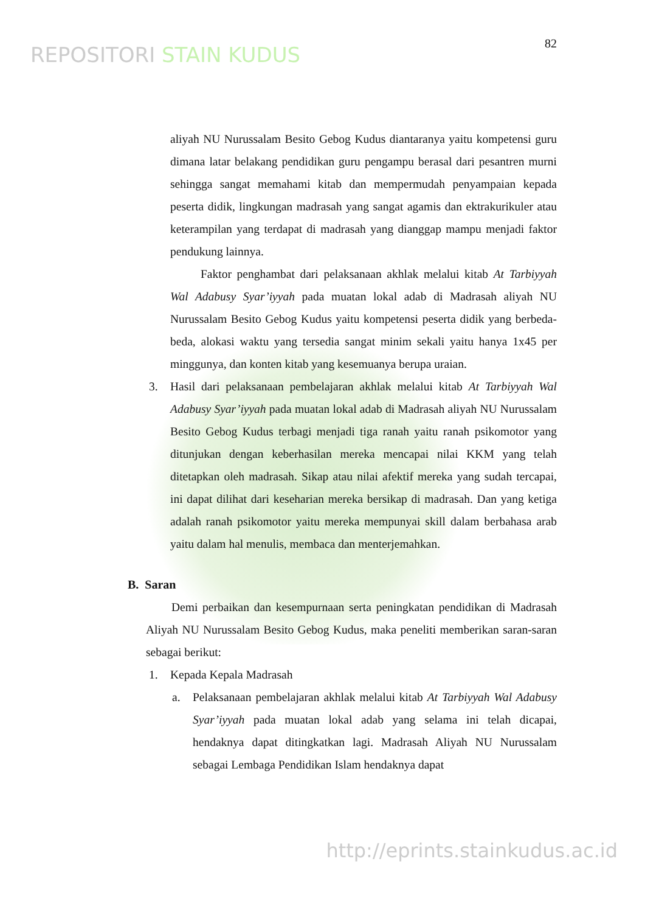REPOSITORI STAIN KUDUS
82
aliyah NU Nurussalam Besito Gebog Kudus diantaranya yaitu kompetensi guru dimana latar belakang pendidikan guru pengampu berasal dari pesantren murni sehingga sangat memahami kitab dan mempermudah penyampaian kepada peserta didik, lingkungan madrasah yang sangat agamis dan ektrakurikuler atau keterampilan yang terdapat di madrasah yang dianggap mampu menjadi faktor pendukung lainnya.
Faktor penghambat dari pelaksanaan akhlak melalui kitab At Tarbiyyah Wal Adabusy Syar’iyyah pada muatan lokal adab di Madrasah aliyah NU Nurussalam Besito Gebog Kudus yaitu kompetensi peserta didik yang berbeda-beda, alokasi waktu yang tersedia sangat minim sekali yaitu hanya 1x45 per minggunya, dan konten kitab yang kesemuanya berupa uraian.
3. Hasil dari pelaksanaan pembelajaran akhlak melalui kitab At Tarbiyyah Wal Adabusy Syar’iyyah pada muatan lokal adab di Madrasah aliyah NU Nurussalam Besito Gebog Kudus terbagi menjadi tiga ranah yaitu ranah psikomotor yang ditunjukan dengan keberhasilan mereka mencapai nilai KKM yang telah ditetapkan oleh madrasah. Sikap atau nilai afektif mereka yang sudah tercapai, ini dapat dilihat dari keseharian mereka bersikap di madrasah. Dan yang ketiga adalah ranah psikomotor yaitu mereka mempunyai skill dalam berbahasa arab yaitu dalam hal menulis, membaca dan menterjemahkan.
B. Saran
Demi perbaikan dan kesempurnaan serta peningkatan pendidikan di Madrasah Aliyah NU Nurussalam Besito Gebog Kudus, maka peneliti memberikan saran-saran sebagai berikut:
1. Kepada Kepala Madrasah
a. Pelaksanaan pembelajaran akhlak melalui kitab At Tarbiyyah Wal Adabusy Syar’iyyah pada muatan lokal adab yang selama ini telah dicapai, hendaknya dapat ditingkatkan lagi. Madrasah Aliyah NU Nurussalam sebagai Lembaga Pendidikan Islam hendaknya dapat
http://eprints.stainkudus.ac.id